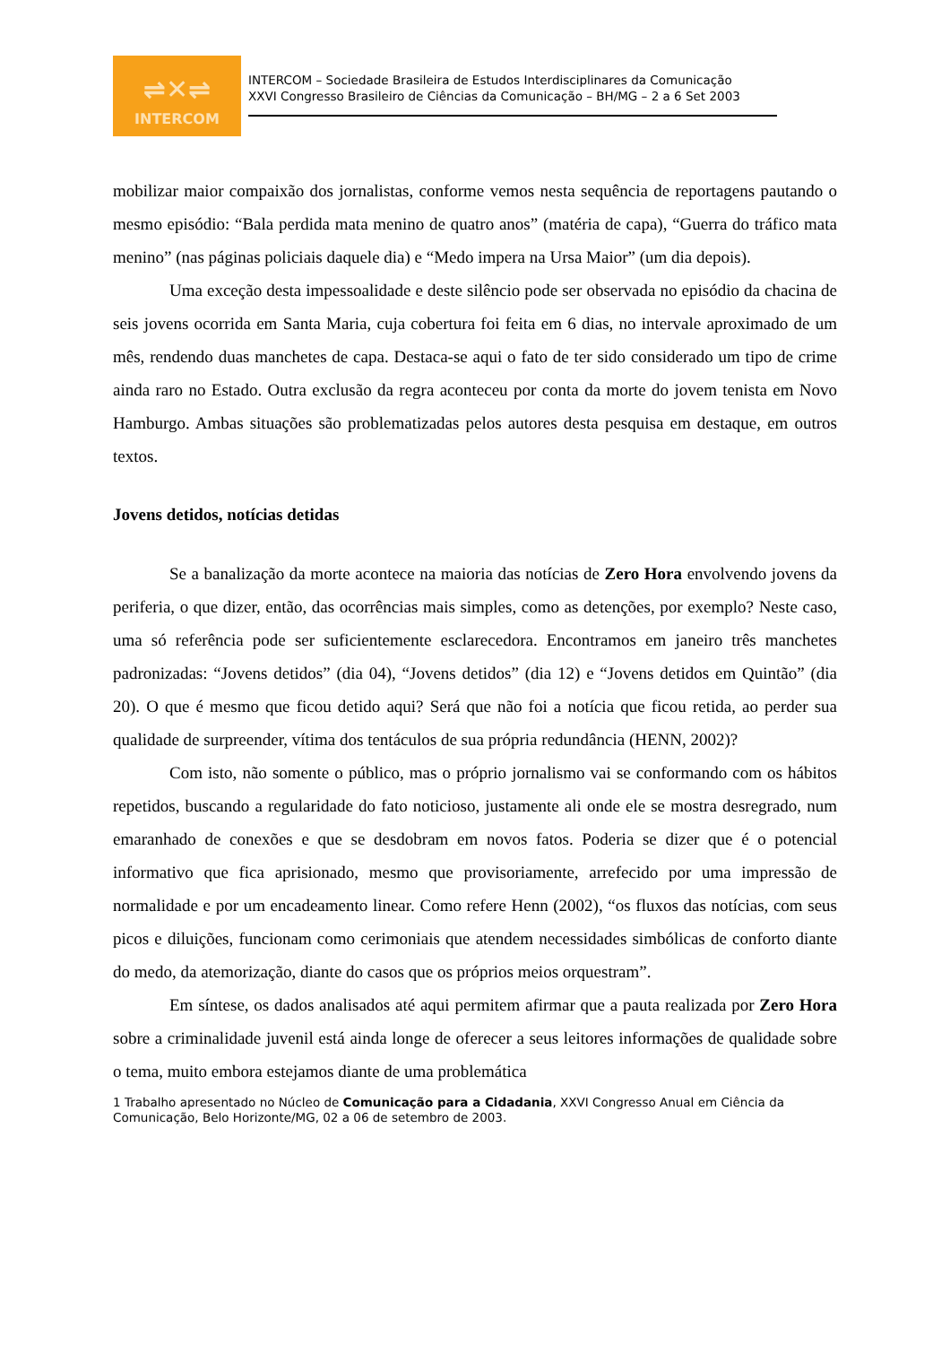⇌✕⇌
INTERCOM
INTERCOM – Sociedade Brasileira de Estudos Interdisciplinares da Comunicação
XXVI Congresso Brasileiro de Ciências da Comunicação – BH/MG – 2 a 6 Set 2003
mobilizar maior compaixão dos jornalistas, conforme vemos nesta sequência de reportagens pautando o mesmo episódio: “Bala perdida mata menino de quatro anos” (matéria de capa), “Guerra do tráfico mata menino” (nas páginas policiais daquele dia) e “Medo impera na Ursa Maior” (um dia depois).
Uma exceção desta impessoalidade e deste silêncio pode ser observada no episódio da chacina de seis jovens ocorrida em Santa Maria, cuja cobertura foi feita em 6 dias, no intervale aproximado de um mês, rendendo duas manchetes de capa. Destaca-se aqui o fato de ter sido considerado um tipo de crime ainda raro no Estado. Outra exclusão da regra aconteceu por conta da morte do jovem tenista em Novo Hamburgo. Ambas situações são problematizadas pelos autores desta pesquisa em destaque, em outros textos.
Jovens detidos, notícias detidas
Se a banalização da morte acontece na maioria das notícias de Zero Hora envolvendo jovens da periferia, o que dizer, então, das ocorrências mais simples, como as detenções, por exemplo? Neste caso, uma só referência pode ser suficientemente esclarecedora. Encontramos em janeiro três manchetes padronizadas: “Jovens detidos” (dia 04), “Jovens detidos” (dia 12) e “Jovens detidos em Quintão” (dia 20). O que é mesmo que ficou detido aqui? Será que não foi a notícia que ficou retida, ao perder sua qualidade de surpreender, vítima dos tentáculos de sua própria redundância (HENN, 2002)?
Com isto, não somente o público, mas o próprio jornalismo vai se conformando com os hábitos repetidos, buscando a regularidade do fato noticioso, justamente ali onde ele se mostra desregrado, num emaranhado de conexões e que se desdobram em novos fatos. Poderia se dizer que é o potencial informativo que fica aprisionado, mesmo que provisoriamente, arrefecido por uma impressão de normalidade e por um encadeamento linear. Como refere Henn (2002), “os fluxos das notícias, com seus picos e diluições, funcionam como cerimoniais que atendem necessidades simbólicas de conforto diante do medo, da atemorização, diante do casos que os próprios meios orquestram”.
Em síntese, os dados analisados até aqui permitem afirmar que a pauta realizada por Zero Hora sobre a criminalidade juvenil está ainda longe de oferecer a seus leitores informações de qualidade sobre o tema, muito embora estejamos diante de uma problemática
1 Trabalho apresentado no Núcleo de Comunicação para a Cidadania, XXVI Congresso Anual em Ciência da Comunicação, Belo Horizonte/MG, 02 a 06 de setembro de 2003.